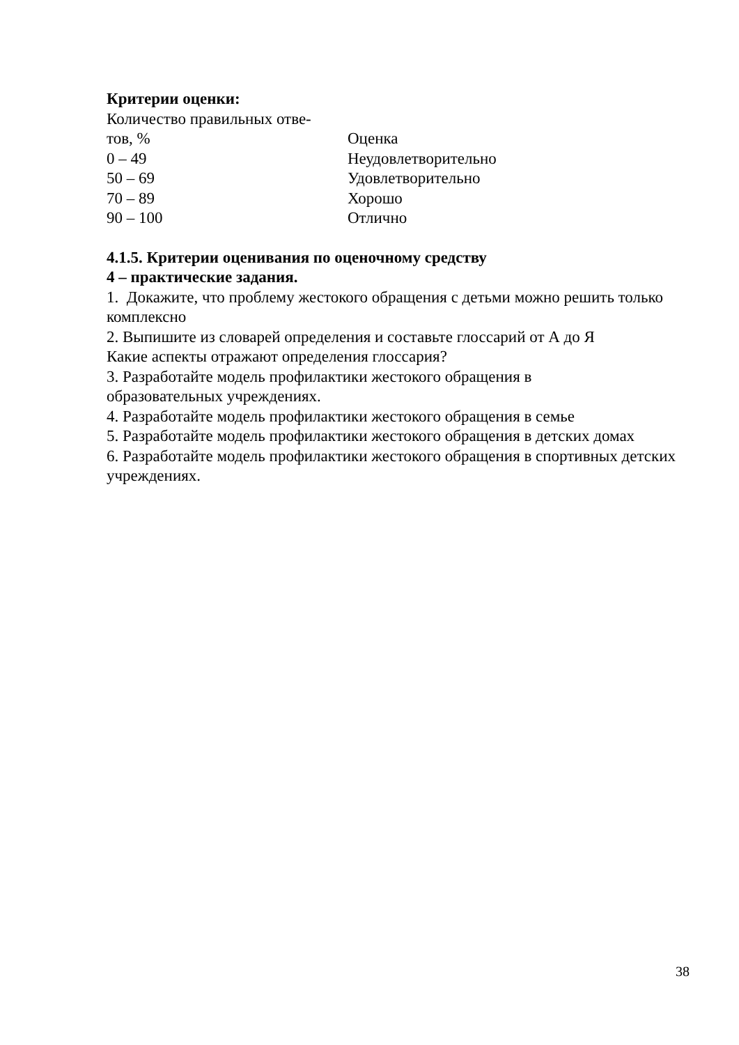Критерии оценки:
| Количество правильных отве- тов, % | Оценка |
| 0 – 49 | Неудовлетворительно |
| 50 – 69 | Удовлетворительно |
| 70 – 89 | Хорошо |
| 90 – 100 | Отлично |
4.1.5. Критерии оценивания по оценочному средству
4 – практические задания.
1. Докажите, что проблему жестокого обращения с детьми можно решить только комплексно
2. Выпишите из словарей определения и составьте глоссарий от А до Я
Какие аспекты отражают определения глоссария?
3. Разработайте модель профилактики жестокого обращения в
образовательных учреждениях.
4. Разработайте модель профилактики жестокого обращения в семье
5. Разработайте модель профилактики жестокого обращения в детских домах
6. Разработайте модель профилактики жестокого обращения в спортивных детских учреждениях.
38